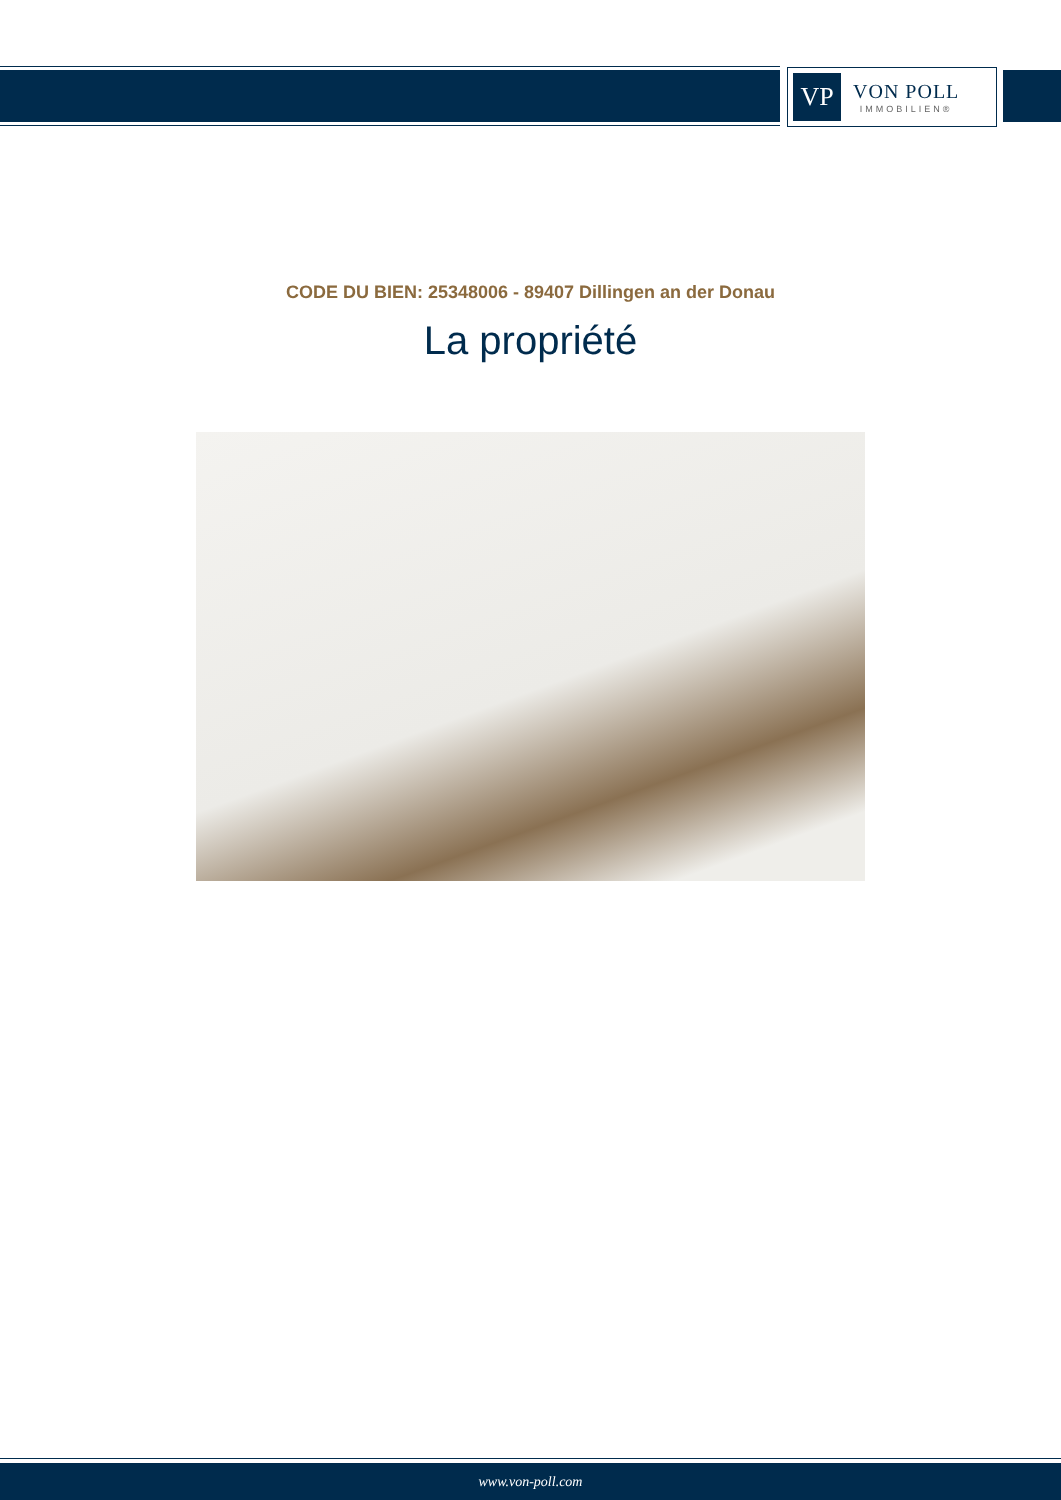VP
VON POLL
IMMOBILIEN®
CODE DU BIEN: 25348006 - 89407 Dillingen an der Donau
La propriété
www.von-poll.com